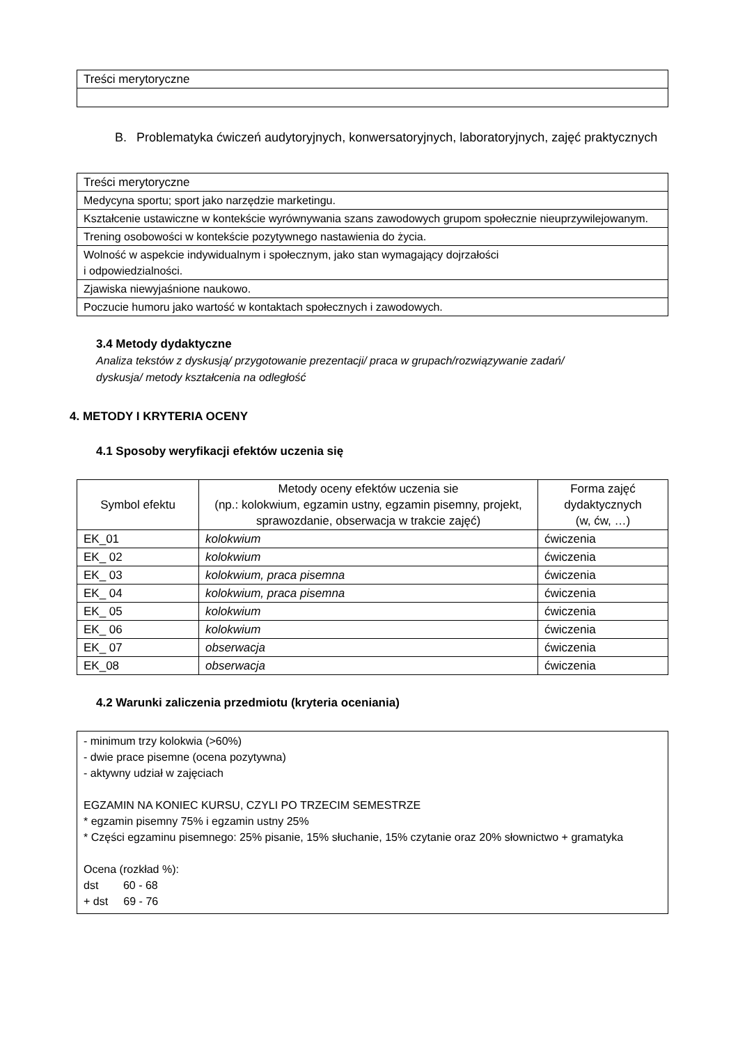| Treści merytoryczne |
B. Problematyka ćwiczeń audytoryjnych, konwersatoryjnych, laboratoryjnych, zajęć praktycznych
| Treści merytoryczne |
| Medycyna sportu; sport jako narzędzie marketingu. |
| Kształcenie ustawiczne w kontekście wyrównywania szans zawodowych grupom społecznie nieuprzywilejowanym. |
| Trening osobowości w kontekście pozytywnego nastawienia do życia. |
| Wolność w aspekcie indywidualnym i społecznym, jako stan wymagający dojrzałości i odpowiedzialności. |
| Zjawiska niewyjaśnione naukowo. |
| Poczucie humoru jako wartość w kontaktach społecznych i zawodowych. |
3.4 Metody dydaktyczne
Analiza tekstów z dyskusją/ przygotowanie prezentacji/ praca w grupach/rozwiązywanie zadań/
dyskusja/ metody kształcenia na odległość
4. METODY I KRYTERIA OCENY
4.1 Sposoby weryfikacji efektów uczenia się
| Symbol efektu | Metody oceny efektów uczenia sie (np.: kolokwium, egzamin ustny, egzamin pisemny, projekt, sprawozdanie, obserwacja w trakcie zajęć) | Forma zajęć dydaktycznych (w, ćw, …) |
| --- | --- | --- |
| EK_01 | kolokwium | ćwiczenia |
| EK_ 02 | kolokwium | ćwiczenia |
| EK_ 03 | kolokwium, praca pisemna | ćwiczenia |
| EK_ 04 | kolokwium, praca pisemna | ćwiczenia |
| EK_ 05 | kolokwium | ćwiczenia |
| EK_ 06 | kolokwium | ćwiczenia |
| EK_ 07 | obserwacja | ćwiczenia |
| EK_08 | obserwacja | ćwiczenia |
4.2 Warunki zaliczenia przedmiotu (kryteria oceniania)
- minimum trzy kolokwia (>60%)
- dwie prace pisemne (ocena pozytywna)
- aktywny udział w zajęciach
EGZAMIN NA KONIEC KURSU, CZYLI PO TRZECIM SEMESTRZE
* egzamin pisemny 75% i egzamin ustny 25%
* Części egzaminu pisemnego: 25% pisanie, 15% słuchanie, 15% czytanie oraz 20% słownictwo + gramatyka
Ocena (rozkład %):
dst 60 - 68
+ dst 69 - 76